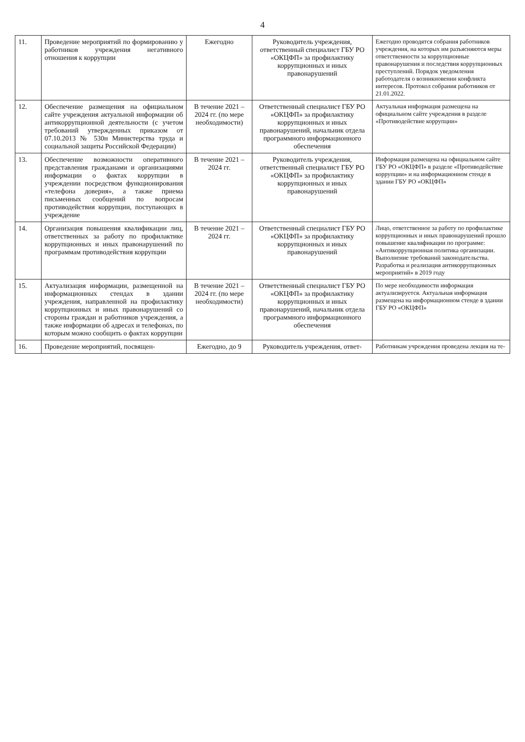4
| 11. | Проведение мероприятий по формированию у работников учреждения негативного отношения к коррупции | Ежегодно | Руководитель учреждения, ответственный специалист ГБУ РО «ОКЦФП» за профилактику коррупционных и иных правонарушений | Ежегодно проводятся собрания работников учреждения, на которых им разъясняются меры ответственности за коррупционные правонарушения и последствия коррупционных преступлений. Порядок уведомления работодателя о возникновении конфликта интересов. Протокол собрания работников от 21.01.2022. |
| 12. | Обеспечение размещения на официальном сайте учреждения актуальной информации об антикоррупционной деятельности (с учетом требований утвержденных приказом от 07.10.2013 № 530н Министерства труда и социальной защиты Российской Федерации) | В течение 2021 – 2024 гг. (по мере необходимости) | Ответственный специалист ГБУ РО «ОКЦФП» за профилактику коррупционных и иных правонарушений, начальник отдела программного информационного обеспечения | Актуальная информация размещена на официальном сайте учреждения в разделе «Противодействие коррупции» |
| 13. | Обеспечение возможности оперативного представления гражданами и организациями информации о фактах коррупции в учреждении посредством функционирования «телефона доверия», а также приема письменных сообщений по вопросам противодействия коррупции, поступающих в учреждение | В течение 2021 – 2024 гг. | Руководитель учреждения, ответственный специалист ГБУ РО «ОКЦФП» за профилактику коррупционных и иных правонарушений | Информация размещена на официальном сайте ГБУ РО «ОКЦФП» в разделе «Противодействие коррупции» и на информационном стенде в здании ГБУ РО «ОКЦФП» |
| 14. | Организация повышения квалификации лиц, ответственных за работу по профилактике коррупционных и иных правонарушений по программам противодействия коррупции | В течение 2021 – 2024 гг. | Ответственный специалист ГБУ РО «ОКЦФП» за профилактику коррупционных и иных правонарушений | Лицо, ответственное за работу по профилактике коррупционных и иных правонарушений прошло повышение квалификации по программе: «Антикоррупционная политика организации. Выполнение требований законодательства. Разработка и реализация антикоррупционных мероприятий» в 2019 году |
| 15. | Актуализация информации, размещенной на информационных стендах в здании учреждения, направленной на профилактику коррупционных и иных правонарушений со стороны граждан и работников учреждения, а также информации об адресах и телефонах, по которым можно сообщить о фактах коррупции | В течение 2021 – 2024 гг. (по мере необходимости) | Ответственный специалист ГБУ РО «ОКЦФП» за профилактику коррупционных и иных правонарушений, начальник отдела программного информационного обеспечения | По мере необходимости информация актуализируется. Актуальная информация размещена на информационном стенде в здании ГБУ РО «ОКЦФП» |
| 16. | Проведение мероприятий, посвящен- | Ежегодно, до 9 | Руководитель учреждения, ответ- | Работникам учреждения проведена лекция на те- |